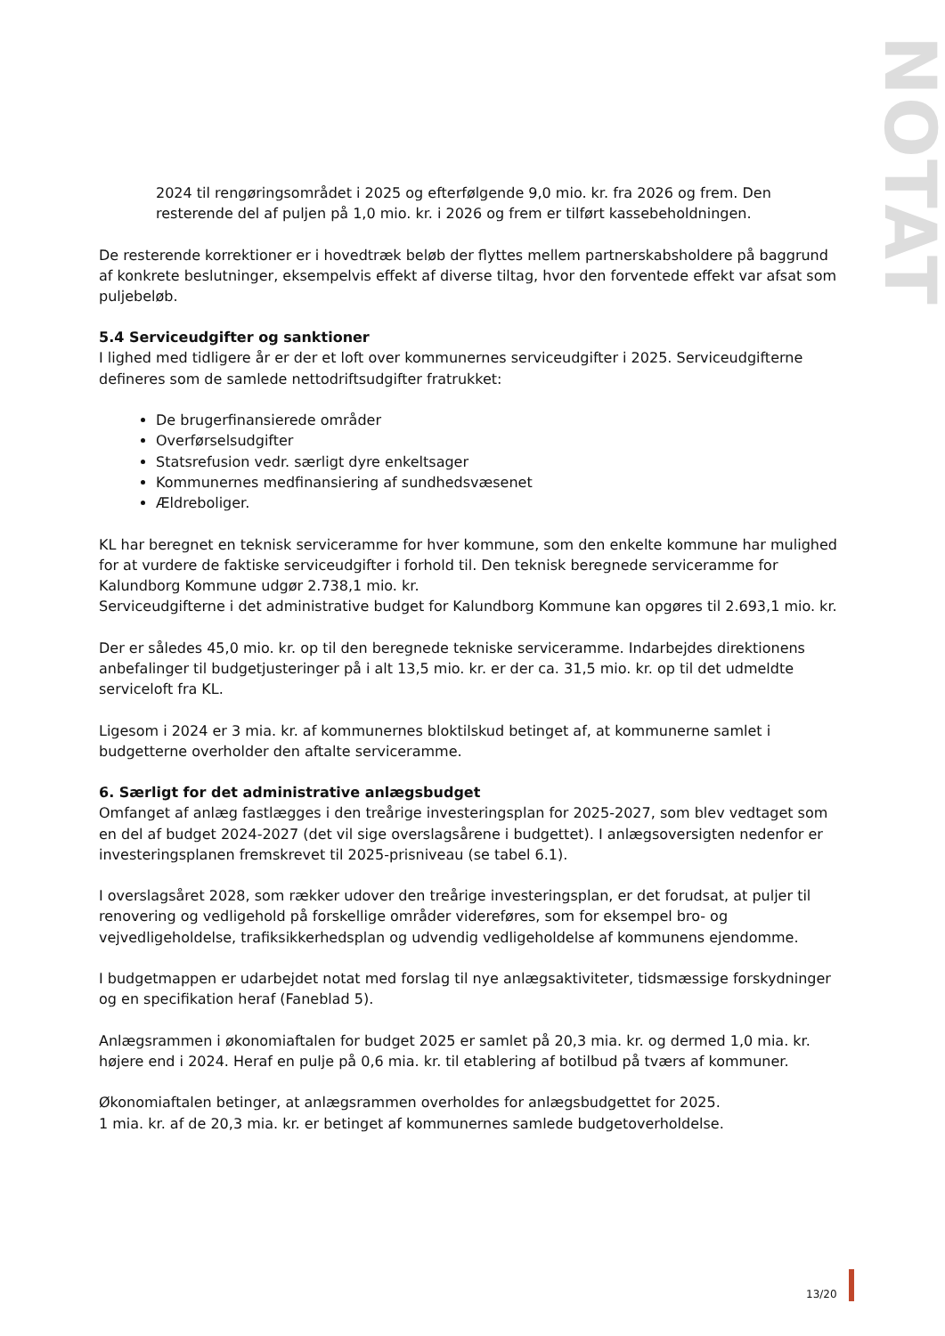NOTAT
2024 til rengøringsområdet i 2025 og efterfølgende 9,0 mio. kr. fra 2026 og frem. Den resterende del af puljen på 1,0 mio. kr. i 2026 og frem er tilført kassebeholdningen.
De resterende korrektioner er i hovedtræk beløb der flyttes mellem partnerskabsholdere på baggrund af konkrete beslutninger, eksempelvis effekt af diverse tiltag, hvor den forventede effekt var afsat som puljebeløb.
5.4 Serviceudgifter og sanktioner
I lighed med tidligere år er der et loft over kommunernes serviceudgifter i 2025. Serviceudgifterne defineres som de samlede nettodriftsudgifter fratrukket:
De brugerfinansierede områder
Overførselsudgifter
Statsrefusion vedr. særligt dyre enkeltsager
Kommunernes medfinansiering af sundhedsvæsenet
Ældreboliger.
KL har beregnet en teknisk serviceramme for hver kommune, som den enkelte kommune har mulighed for at vurdere de faktiske serviceudgifter i forhold til. Den teknisk beregnede serviceramme for Kalundborg Kommune udgør 2.738,1 mio. kr.
Serviceudgifterne i det administrative budget for Kalundborg Kommune kan opgøres til 2.693,1 mio. kr.
Der er således 45,0 mio. kr. op til den beregnede tekniske serviceramme. Indarbejdes direktionens anbefalinger til budgetjusteringer på i alt 13,5 mio. kr. er der ca. 31,5 mio. kr. op til det udmeldte serviceloft fra KL.
Ligesom i 2024 er 3 mia. kr. af kommunernes bloktilskud betinget af, at kommunerne samlet i budgetterne overholder den aftalte serviceramme.
6. Særligt for det administrative anlægsbudget
Omfanget af anlæg fastlægges i den treårige investeringsplan for 2025-2027, som blev vedtaget som en del af budget 2024-2027 (det vil sige overslagsårene i budgettet). I anlægsoversigten nedenfor er investeringsplanen fremskrevet til 2025-prisniveau (se tabel 6.1).
I overslagsåret 2028, som rækker udover den treårige investeringsplan, er det forudsat, at puljer til renovering og vedligehold på forskellige områder videreføres, som for eksempel bro- og vejvedligeholdelse, trafiksikkerhedsplan og udvendig vedligeholdelse af kommunens ejendomme.
I budgetmappen er udarbejdet notat med forslag til nye anlægsaktiviteter, tidsmæssige forskydninger og en specifikation heraf (Faneblad 5).
Anlægsrammen i økonomiaftalen for budget 2025 er samlet på 20,3 mia. kr. og dermed 1,0 mia. kr. højere end i 2024. Heraf en pulje på 0,6 mia. kr. til etablering af botilbud på tværs af kommuner.
Økonomiaftalen betinger, at anlægsrammen overholdes for anlægsbudgettet for 2025.
1 mia. kr. af de 20,3 mia. kr. er betinget af kommunernes samlede budgetoverholdelse.
13/20